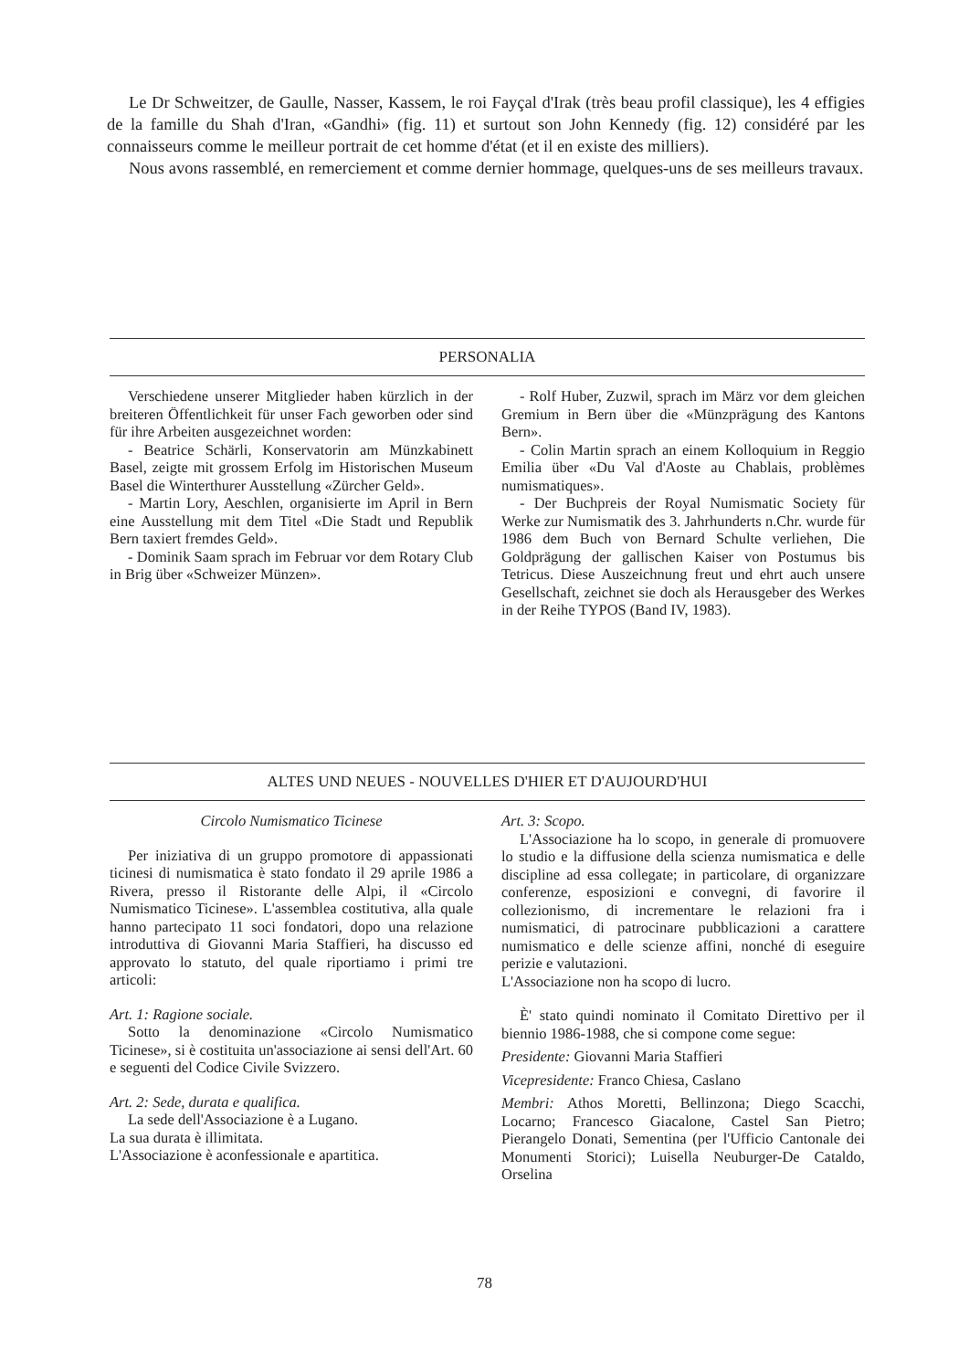Le Dr Schweitzer, de Gaulle, Nasser, Kassem, le roi Fayçal d'Irak (très beau profil classique), les 4 effigies de la famille du Shah d'Iran, «Gandhi» (fig. 11) et surtout son John Kennedy (fig. 12) considéré par les connaisseurs comme le meilleur portrait de cet homme d'état (et il en existe des milliers).
Nous avons rassemblé, en remerciement et comme dernier hommage, quelques-uns de ses meilleurs travaux.
PERSONALIA
Verschiedene unserer Mitglieder haben kürzlich in der breiteren Öffentlichkeit für unser Fach geworben oder sind für ihre Arbeiten ausgezeichnet worden:
- Beatrice Schärli, Konservatorin am Münzkabinett Basel, zeigte mit grossem Erfolg im Historischen Museum Basel die Winterthurer Ausstellung «Zürcher Geld».
- Martin Lory, Aeschlen, organisierte im April in Bern eine Ausstellung mit dem Titel «Die Stadt und Republik Bern taxiert fremdes Geld».
- Dominik Saam sprach im Februar vor dem Rotary Club in Brig über «Schweizer Münzen».
- Rolf Huber, Zuzwil, sprach im März vor dem gleichen Gremium in Bern über die «Münzprägung des Kantons Bern».
- Colin Martin sprach an einem Kolloquium in Reggio Emilia über «Du Val d'Aoste au Chablais, problèmes numismatiques».
- Der Buchpreis der Royal Numismatic Society für Werke zur Numismatik des 3. Jahrhunderts n.Chr. wurde für 1986 dem Buch von Bernard Schulte verliehen, Die Goldprägung der gallischen Kaiser von Postumus bis Tetricus. Diese Auszeichnung freut und ehrt auch unsere Gesellschaft, zeichnet sie doch als Herausgeber des Werkes in der Reihe TYPOS (Band IV, 1983).
ALTES UND NEUES - NOUVELLES D'HIER ET D'AUJOURD'HUI
Circolo Numismatico Ticinese
Per iniziativa di un gruppo promotore di appassionati ticinesi di numismatica è stato fondato il 29 aprile 1986 a Rivera, presso il Ristorante delle Alpi, il «Circolo Numismatico Ticinese». L'assemblea costitutiva, alla quale hanno partecipato 11 soci fondatori, dopo una relazione introduttiva di Giovanni Maria Staffieri, ha discusso ed approvato lo statuto, del quale riportiamo i primi tre articoli:
Art. 1: Ragione sociale.
Sotto la denominazione «Circolo Numismatico Ticinese», si è costituita un'associazione ai sensi dell'Art. 60 e seguenti del Codice Civile Svizzero.
Art. 2: Sede, durata e qualifica.
La sede dell'Associazione è a Lugano.
La sua durata è illimitata.
L'Associazione è aconfessionale e apartitica.
Art. 3: Scopo.
L'Associazione ha lo scopo, in generale di promuovere lo studio e la diffusione della scienza numismatica e delle discipline ad essa collegate; in particolare, di organizzare conferenze, esposizioni e convegni, di favorire il collezionismo, di incrementare le relazioni fra i numismatici, di patrocinare pubblicazioni a carattere numismatico e delle scienze affini, nonché di eseguire perizie e valutazioni.
L'Associazione non ha scopo di lucro.
È' stato quindi nominato il Comitato Direttivo per il biennio 1986-1988, che si compone come segue:
Presidente: Giovanni Maria Staffieri
Vicepresidente: Franco Chiesa, Caslano
Membri: Athos Moretti, Bellinzona; Diego Scacchi, Locarno; Francesco Giacalone, Castel San Pietro; Pierangelo Donati, Sementina (per l'Ufficio Cantonale dei Monumenti Storici); Luisella Neuburger-De Cataldo, Orselina
78